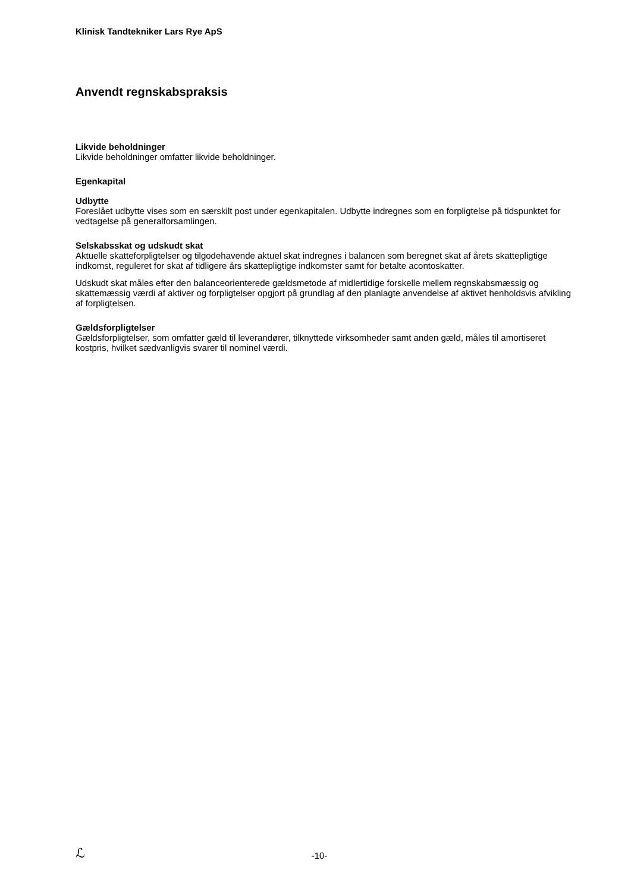Klinisk Tandtekniker Lars Rye ApS
Anvendt regnskabspraksis
Likvide beholdninger
Likvide beholdninger omfatter likvide beholdninger.
Egenkapital
Udbytte
Foreslået udbytte vises som en særskilt post under egenkapitalen. Udbytte indregnes som en forpligtelse på tidspunktet for vedtagelse på generalforsamlingen.
Selskabsskat og udskudt skat
Aktuelle skatteforpligtelser og tilgodehavende aktuel skat indregnes i balancen som beregnet skat af årets skattepligtige indkomst, reguleret for skat af tidligere års skattepligtige indkomster samt for betalte acontoskatter.
Udskudt skat måles efter den balanceorienterede gældsmetode af midlertidige forskelle mellem regnskabsmæssig og skattemæssig værdi af aktiver og forpligtelser opgjort på grundlag af den planlagte anvendelse af aktivet henholdsvis afvikling af forpligtelsen.
Gældsforpligtelser
Gældsforpligtelser, som omfatter gæld til leverandører, tilknyttede virksomheder samt anden gæld, måles til amortiseret kostpris, hvilket sædvanligvis svarer til nominel værdi.
ℒ
-10-